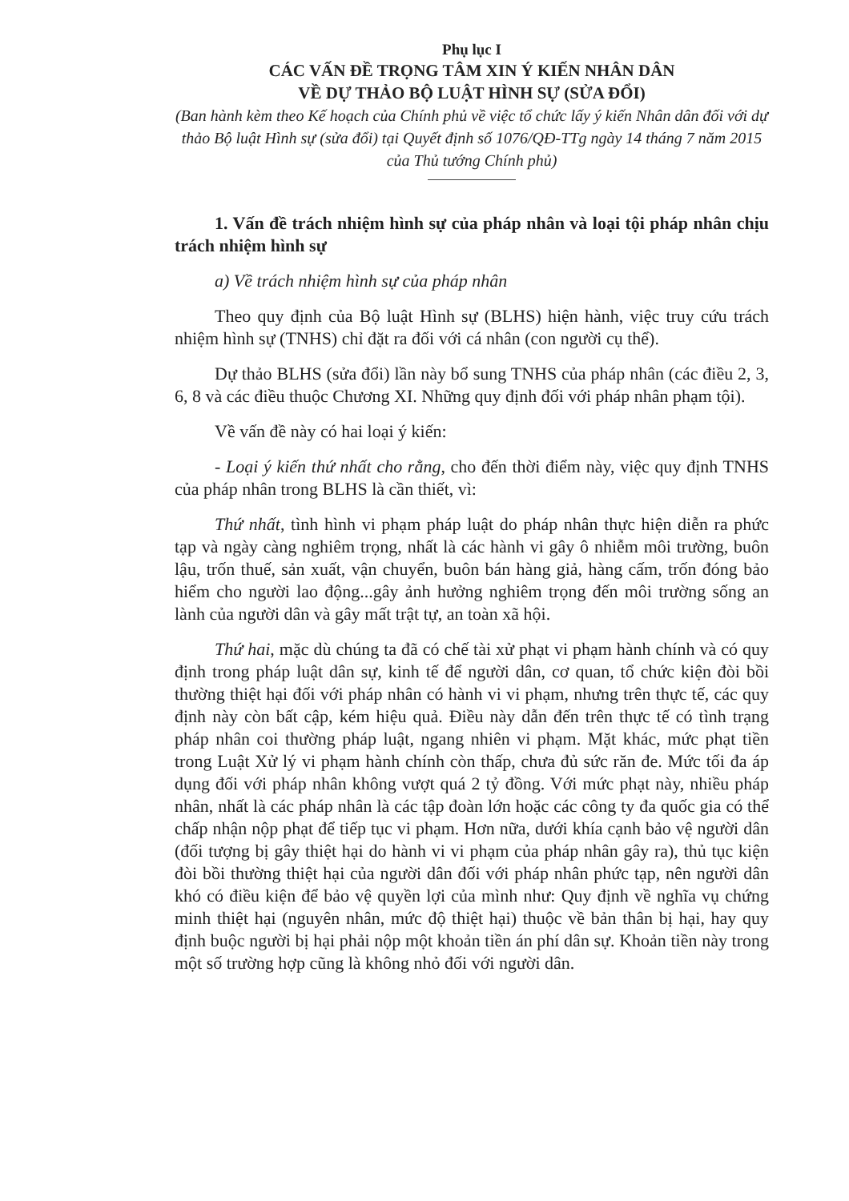Phụ lục I
CÁC VẤN ĐỀ TRỌNG TÂM XIN Ý KIẾN NHÂN DÂN
VỀ DỰ THẢO BỘ LUẬT HÌNH SỰ (SỬA ĐỔI)
(Ban hành kèm theo Kế hoạch của Chính phủ về việc tổ chức lấy ý kiến Nhân dân đối với dự thảo Bộ luật Hình sự (sửa đổi) tại Quyết định số 1076/QĐ-TTg ngày 14 tháng 7 năm 2015 của Thủ tướng Chính phủ)
1. Vấn đề trách nhiệm hình sự của pháp nhân và loại tội pháp nhân chịu trách nhiệm hình sự
a) Về trách nhiệm hình sự của pháp nhân
Theo quy định của Bộ luật Hình sự (BLHS) hiện hành, việc truy cứu trách nhiệm hình sự (TNHS) chỉ đặt ra đối với cá nhân (con người cụ thể).
Dự thảo BLHS (sửa đổi) lần này bổ sung TNHS của pháp nhân (các điều 2, 3, 6, 8 và các điều thuộc Chương XI. Những quy định đối với pháp nhân phạm tội).
Về vấn đề này có hai loại ý kiến:
- Loại ý kiến thứ nhất cho rằng, cho đến thời điểm này, việc quy định TNHS của pháp nhân trong BLHS là cần thiết, vì:
Thứ nhất, tình hình vi phạm pháp luật do pháp nhân thực hiện diễn ra phức tạp và ngày càng nghiêm trọng, nhất là các hành vi gây ô nhiễm môi trường, buôn lậu, trốn thuế, sản xuất, vận chuyển, buôn bán hàng giả, hàng cấm, trốn đóng bảo hiểm cho người lao động...gây ảnh hưởng nghiêm trọng đến môi trường sống an lành của người dân và gây mất trật tự, an toàn xã hội.
Thứ hai, mặc dù chúng ta đã có chế tài xử phạt vi phạm hành chính và có quy định trong pháp luật dân sự, kinh tế để người dân, cơ quan, tổ chức kiện đòi bồi thường thiệt hại đối với pháp nhân có hành vi vi phạm, nhưng trên thực tế, các quy định này còn bất cập, kém hiệu quả. Điều này dẫn đến trên thực tế có tình trạng pháp nhân coi thường pháp luật, ngang nhiên vi phạm. Mặt khác, mức phạt tiền trong Luật Xử lý vi phạm hành chính còn thấp, chưa đủ sức răn đe. Mức tối đa áp dụng đối với pháp nhân không vượt quá 2 tỷ đồng. Với mức phạt này, nhiều pháp nhân, nhất là các pháp nhân là các tập đoàn lớn hoặc các công ty đa quốc gia có thể chấp nhận nộp phạt để tiếp tục vi phạm. Hơn nữa, dưới khía cạnh bảo vệ người dân (đối tượng bị gây thiệt hại do hành vi vi phạm của pháp nhân gây ra), thủ tục kiện đòi bồi thường thiệt hại của người dân đối với pháp nhân phức tạp, nên người dân khó có điều kiện để bảo vệ quyền lợi của mình như: Quy định về nghĩa vụ chứng minh thiệt hại (nguyên nhân, mức độ thiệt hại) thuộc về bản thân bị hại, hay quy định buộc người bị hại phải nộp một khoản tiền án phí dân sự. Khoản tiền này trong một số trường hợp cũng là không nhỏ đối với người dân.